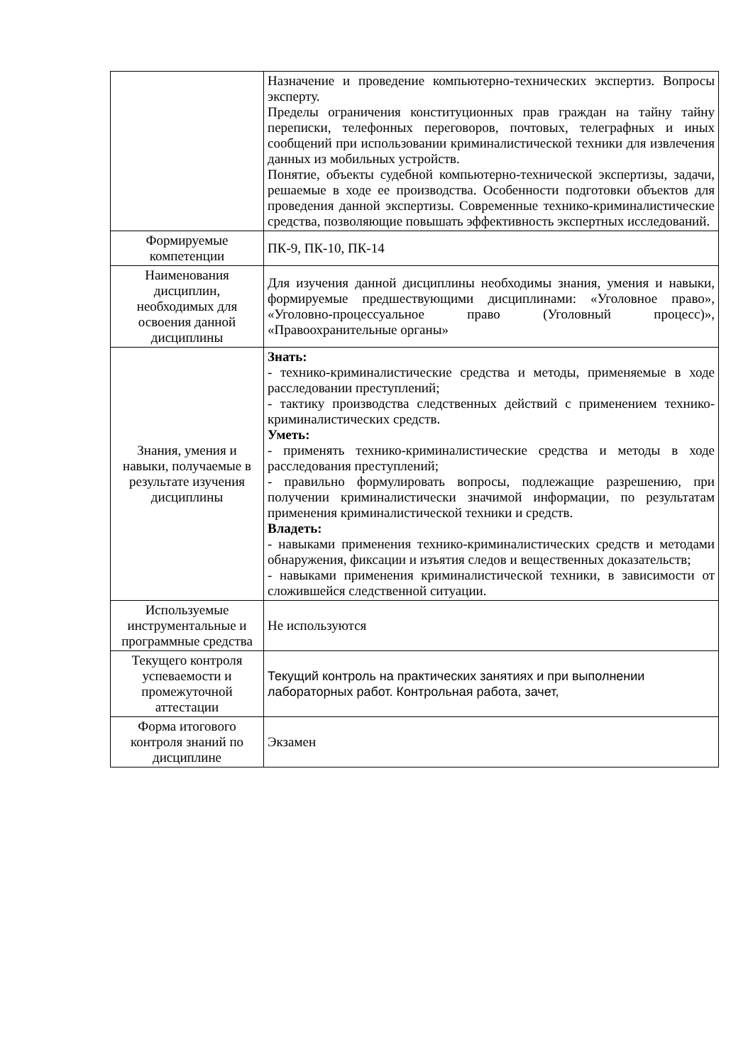| | Назначение и проведение компьютерно-технических экспертиз. Вопросы эксперту. Пределы ограничения конституционных прав граждан на тайну тайну переписки, телефонных переговоров, почтовых, телеграфных и иных сообщений при использовании криминалистической техники для извлечения данных из мобильных устройств. Понятие, объекты судебной компьютерно-технической экспертизы, задачи, решаемые в ходе ее производства. Особенности подготовки объектов для проведения данной экспертизы. Современные технико-криминалистические средства, позволяющие повышать эффективность экспертных исследований. |
| Формируемые компетенции | ПК-9, ПК-10, ПК-14 |
| Наименования дисциплин, необходимых для освоения данной дисциплины | Для изучения данной дисциплины необходимы знания, умения и навыки, формируемые предшествующими дисциплинами: «Уголовное право», «Уголовно-процессуальное право (Уголовный процесс)», «Правоохранительные органы» |
| Знания, умения и навыки, получаемые в результате изучения дисциплины | Знать: - технико-криминалистические средства и методы, применяемые в ходе расследовании преступлений; - тактику производства следственных действий с применением технико-криминалистических средств. Уметь: - применять технико-криминалистические средства и методы в ходе расследования преступлений; - правильно формулировать вопросы, подлежащие разрешению, при получении криминалистически значимой информации, по результатам применения криминалистической техники и средств. Владеть: - навыками применения технико-криминалистических средств и методами обнаружения, фиксации и изъятия следов и вещественных доказательств; - навыками применения криминалистической техники, в зависимости от сложившейся следственной ситуации. |
| Используемые инструментальные и программные средства | Не используются |
| Текущего контроля успеваемости и промежуточной аттестации | Текущий контроль на практических занятиях и при выполнении лабораторных работ. Контрольная работа, зачет, |
| Форма итогового контроля знаний по дисциплине | Экзамен |